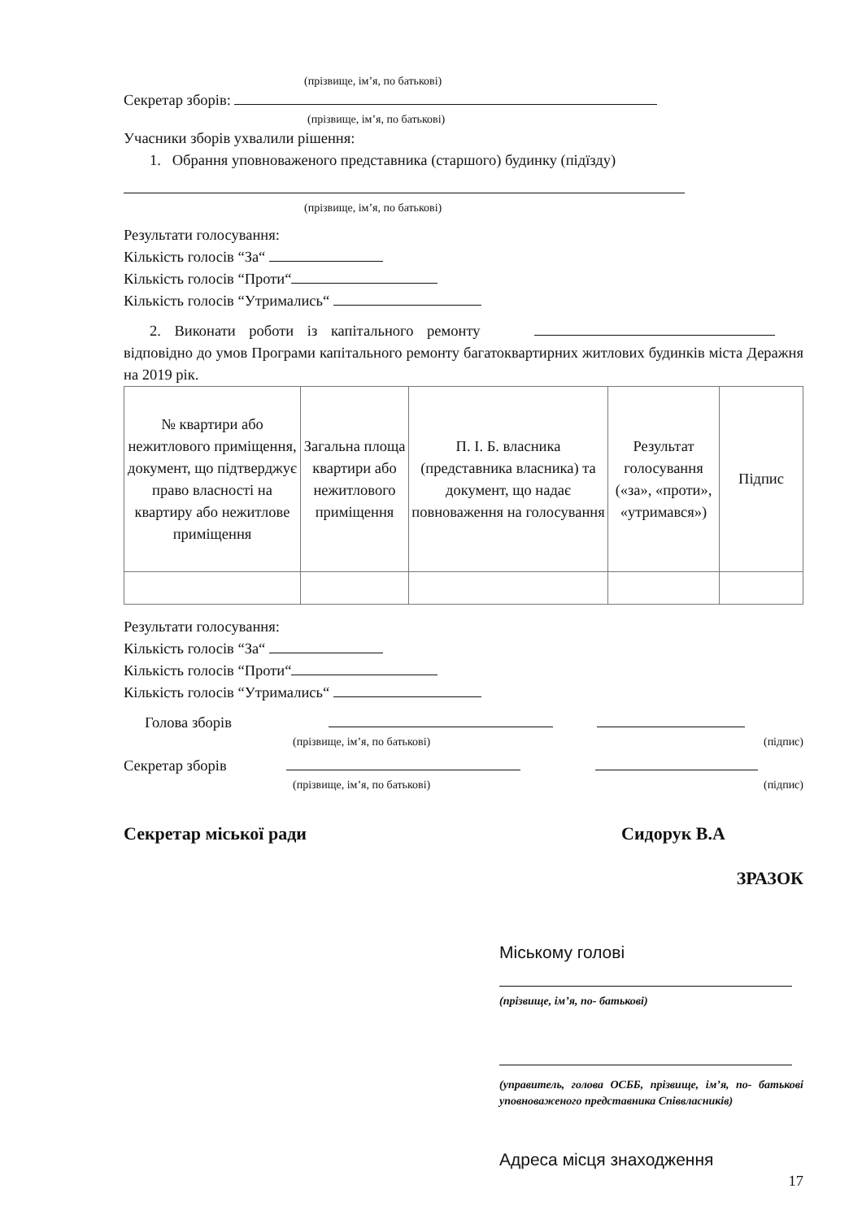(прізвище, ім’я, по батькові)
Секретар зборів:
(прізвище, ім’я, по батькові)
Учасники зборів ухвалили рішення:
1. Обрання уповноваженого представника (старшого) будинку (підїзду)
(прізвище, ім’я, по батькові)
Результати голосування:
Кількість голосів “За“
Кількість голосів “Проти“
Кількість голосів “Утримались“
2. Виконати роботи із капітального ремонту
відповідно до умов Програми капітального ремонту багатоквартирних житлових будинків міста Деражня на 2019 рік.
| № квартири або нежитлового приміщення, документ, що підтверджує право власності на квартиру або нежитлове приміщення | Загальна площа квартири або нежитлового приміщення | П. І. Б. власника (представника власника) та документ, що надає повноваження на голосування | Результат голосування («за», «проти», «утримався») | Підпис |
| --- | --- | --- | --- | --- |
Результати голосування:
Кількість голосів “За“
Кількість голосів “Проти“
Кількість голосів “Утримались“
Голова зборів
(прізвище, ім’я, по батькові) (підпис)
Секретар зборів
(прізвище, ім’я, по батькові) (підпис)
Секретар міської ради Сидорук В.А
ЗРАЗОК
Міському голові
(прізвище, ім’я, по- батькові)
(управитель, голова ОСББ, прізвище, ім’я, по- батькові уповноваженого представника Співвласників)
Адреса місця знаходження
17